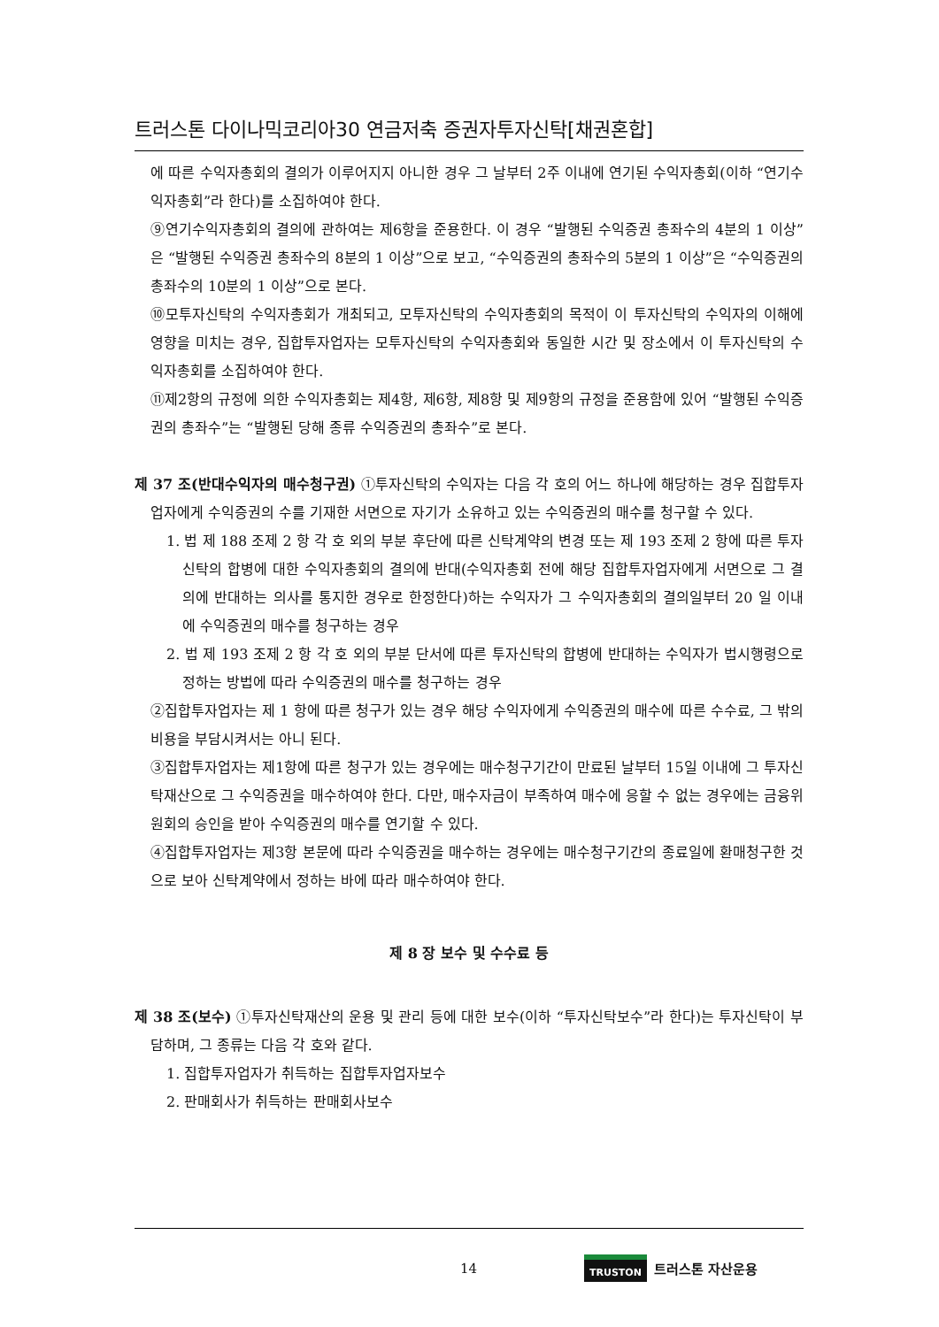트러스톤 다이나믹코리아30 연금저축 증권자투자신탁[채권혼합]
에 따른 수익자총회의 결의가 이루어지지 아니한 경우 그 날부터 2주 이내에 연기된 수익자총회(이하 “연기수익자총회”라 한다)를 소집하여야 한다.
⑨연기수익자총회의 결의에 관하여는 제6항을 준용한다. 이 경우 “발행된 수익증권 총좌수의 4분의 1 이상”은 “발행된 수익증권 총좌수의 8분의 1 이상”으로 보고, “수익증권의 총좌수의 5분의 1 이상”은 “수익증권의 총좌수의 10분의 1 이상”으로 본다.
⑩모투자신탁의 수익자총회가 개최되고, 모투자신탁의 수익자총회의 목적이 이 투자신탁의 수익자의 이해에 영향을 미치는 경우, 집합투자업자는 모투자신탁의 수익자총회와 동일한 시간 및 장소에서 이 투자신탁의 수익자총회를 소집하여야 한다.
⑪제2항의 규정에 의한 수익자총회는 제4항, 제6항, 제8항 및 제9항의 규정을 준용함에 있어 “발행된 수익증권의 총좌수”는 “발행된 당해 종류 수익증권의 총좌수”로 본다.
제 37 조(반대수익자의 매수청구권) ①투자신탁의 수익자는 다음 각 호의 어느 하나에 해당하는 경우 집합투자업자에게 수익증권의 수를 기재한 서면으로 자기가 소유하고 있는 수익증권의 매수를 청구할 수 있다.
1. 법 제 188 조제 2 항 각 호 외의 부분 후단에 따른 신탁계약의 변경 또는 제 193 조제 2 항에 따른 투자신탁의 합병에 대한 수익자총회의 결의에 반대(수익자총회 전에 해당 집합투자업자에게 서면으로 그 결의에 반대하는 의사를 통지한 경우로 한정한다)하는 수익자가 그 수익자총회의 결의일부터 20 일 이내에 수익증권의 매수를 청구하는 경우
2. 법 제 193 조제 2 항 각 호 외의 부분 단서에 따른 투자신탁의 합병에 반대하는 수익자가 법시행령으로 정하는 방법에 따라 수익증권의 매수를 청구하는 경우
②집합투자업자는 제 1 항에 따른 청구가 있는 경우 해당 수익자에게 수익증권의 매수에 따른 수수료, 그 밖의 비용을 부담시켜서는 아니 된다.
③집합투자업자는 제1항에 따른 청구가 있는 경우에는 매수청구기간이 만료된 날부터 15일 이내에 그 투자신탁재산으로 그 수익증권을 매수하여야 한다. 다만, 매수자금이 부족하여 매수에 응할 수 없는 경우에는 금융위원회의 승인을 받아 수익증권의 매수를 연기할 수 있다.
④집합투자업자는 제3항 본문에 따라 수익증권을 매수하는 경우에는 매수청구기간의 종료일에 환매청구한 것으로 보아 신탁계약에서 정하는 바에 따라 매수하여야 한다.
제 8 장 보수 및 수수료 등
제 38 조(보수) ①투자신탁재산의 운용 및 관리 등에 대한 보수(이하 “투자신탁보수”라 한다)는 투자신탁이 부담하며, 그 종류는 다음 각 호와 같다.
1. 집합투자업자가 취득하는 집합투자업자보수
2. 판매회사가 취득하는 판매회사보수
14 TRUSTON 트러스톤 자산운용